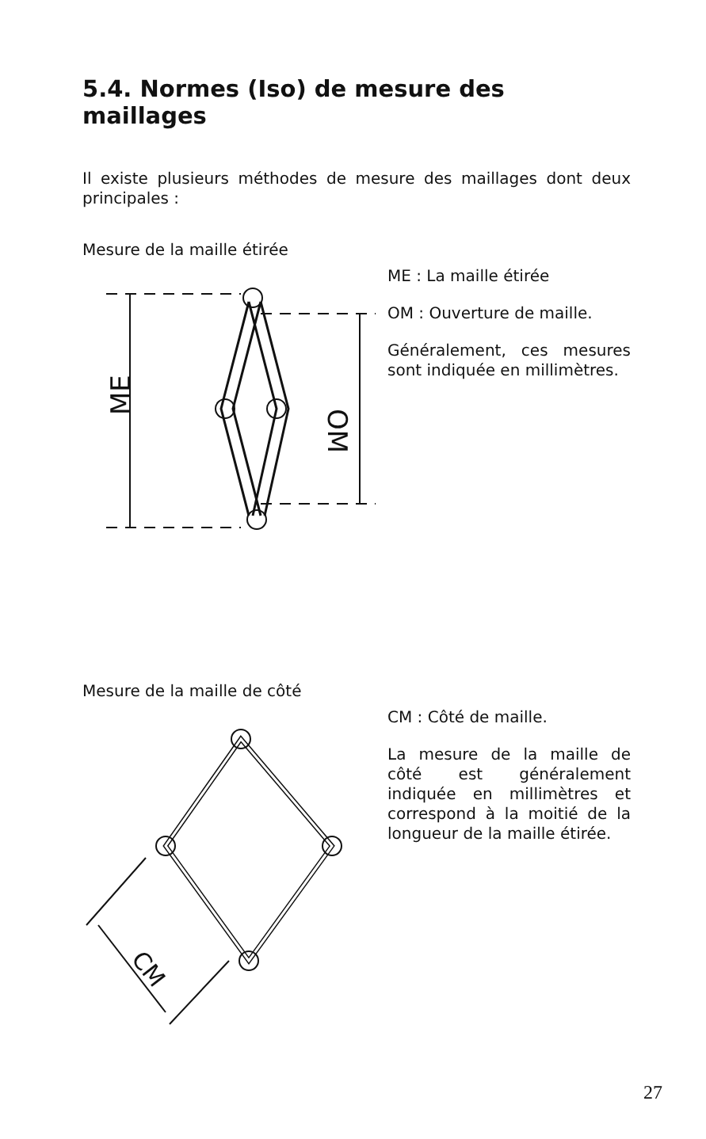5.4. Normes (Iso) de mesure des maillages
Il existe plusieurs méthodes de mesure des maillages dont deux principales :
Mesure de la maille étirée
ME
OM
ME : La maille étirée
OM : Ouverture de maille.
Généralement, ces mesures sont indiquée en millimètres.
Mesure de la maille de côté
CM
CM : Côté de maille.
La mesure de la maille de côté est généralement indiquée en millimètres et correspond à la moitié de la longueur de la maille étirée.
27